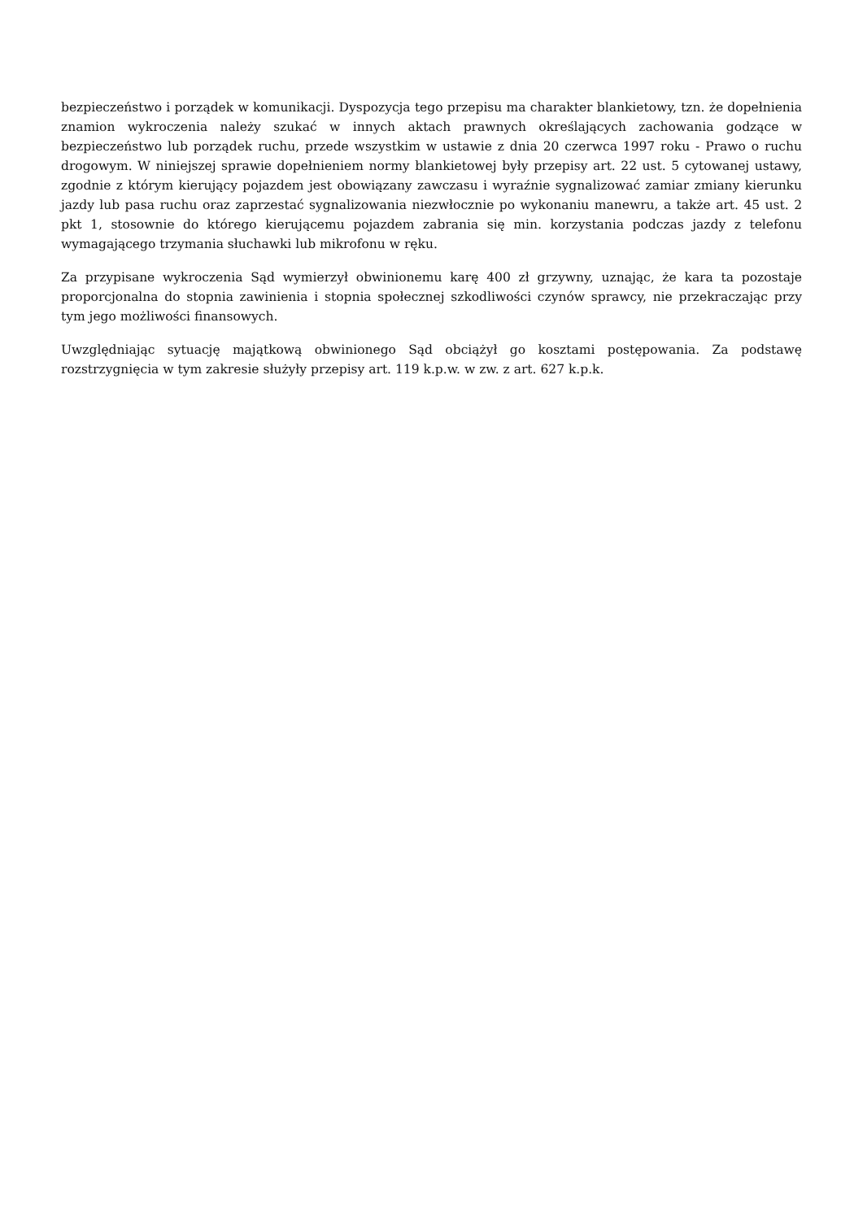bezpieczeństwo i porządek w komunikacji. Dyspozycja tego przepisu ma charakter blankietowy, tzn. że dopełnienia znamion wykroczenia należy szukać w innych aktach prawnych określających zachowania godzące w bezpieczeństwo lub porządek ruchu, przede wszystkim w ustawie z dnia 20 czerwca 1997 roku - Prawo o ruchu drogowym. W niniejszej sprawie dopełnieniem normy blankietowej były przepisy art. 22 ust. 5 cytowanej ustawy, zgodnie z którym kierujący pojazdem jest obowiązany zawczasu i wyraźnie sygnalizować zamiar zmiany kierunku jazdy lub pasa ruchu oraz zaprzestać sygnalizowania niezwłocznie po wykonaniu manewru, a także art. 45 ust. 2 pkt 1, stosownie do którego kierującemu pojazdem zabrania się min. korzystania podczas jazdy z telefonu wymagającego trzymania słuchawki lub mikrofonu w ręku.
Za przypisane wykroczenia Sąd wymierzył obwinionemu karę 400 zł grzywny, uznając, że kara ta pozostaje proporcjonalna do stopnia zawinienia i stopnia społecznej szkodliwości czynów sprawcy, nie przekraczając przy tym jego możliwości finansowych.
Uwzględniając sytuację majątkową obwinionego Sąd obciążył go kosztami postępowania. Za podstawę rozstrzygnięcia w tym zakresie służyły przepisy art. 119 k.p.w. w zw. z art. 627 k.p.k.